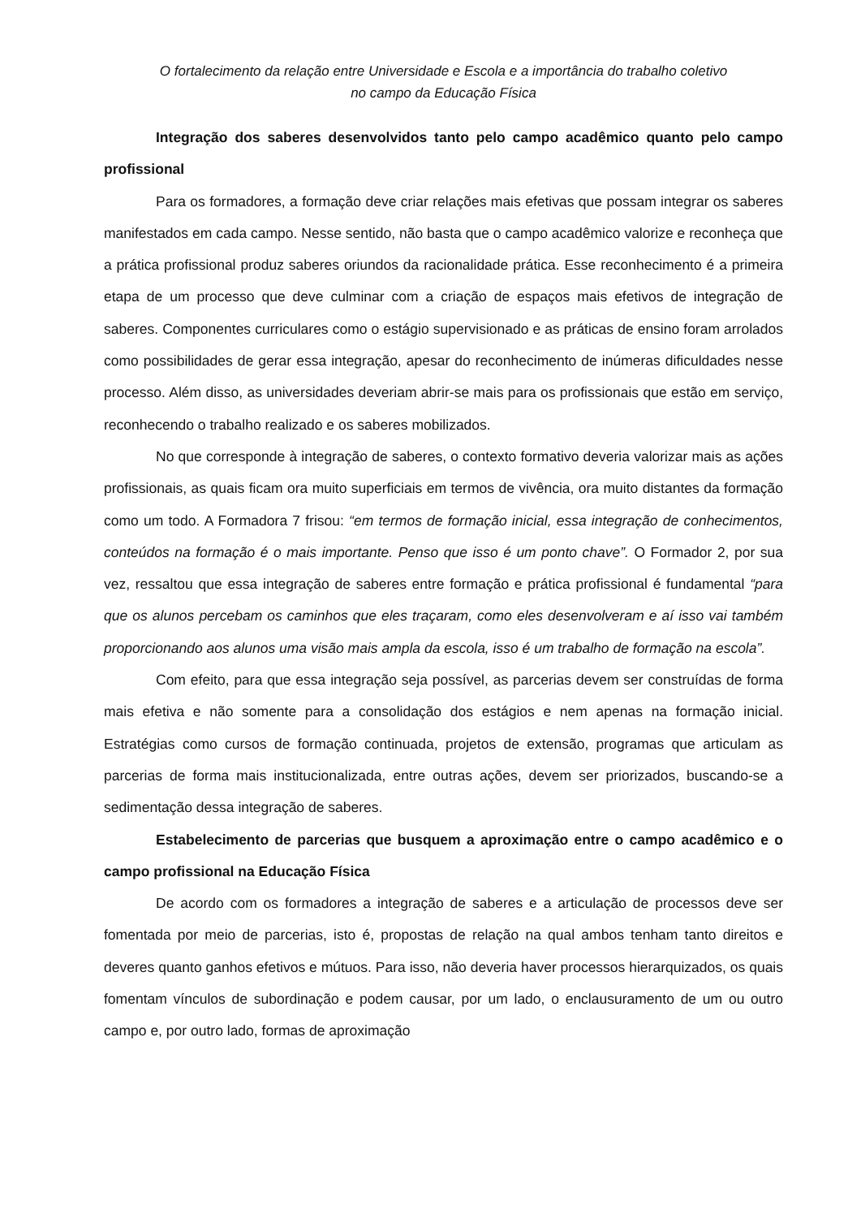O fortalecimento da relação entre Universidade e Escola e a importância do trabalho coletivo
no campo da Educação Física
Integração dos saberes desenvolvidos tanto pelo campo acadêmico quanto pelo campo profissional
Para os formadores, a formação deve criar relações mais efetivas que possam integrar os saberes manifestados em cada campo. Nesse sentido, não basta que o campo acadêmico valorize e reconheça que a prática profissional produz saberes oriundos da racionalidade prática. Esse reconhecimento é a primeira etapa de um processo que deve culminar com a criação de espaços mais efetivos de integração de saberes. Componentes curriculares como o estágio supervisionado e as práticas de ensino foram arrolados como possibilidades de gerar essa integração, apesar do reconhecimento de inúmeras dificuldades nesse processo. Além disso, as universidades deveriam abrir-se mais para os profissionais que estão em serviço, reconhecendo o trabalho realizado e os saberes mobilizados.
No que corresponde à integração de saberes, o contexto formativo deveria valorizar mais as ações profissionais, as quais ficam ora muito superficiais em termos de vivência, ora muito distantes da formação como um todo. A Formadora 7 frisou: “em termos de formação inicial, essa integração de conhecimentos, conteúdos na formação é o mais importante. Penso que isso é um ponto chave”. O Formador 2, por sua vez, ressaltou que essa integração de saberes entre formação e prática profissional é fundamental “para que os alunos percebam os caminhos que eles traçaram, como eles desenvolveram e aí isso vai também proporcionando aos alunos uma visão mais ampla da escola, isso é um trabalho de formação na escola”.
Com efeito, para que essa integração seja possível, as parcerias devem ser construídas de forma mais efetiva e não somente para a consolidação dos estágios e nem apenas na formação inicial. Estratégias como cursos de formação continuada, projetos de extensão, programas que articulam as parcerias de forma mais institucionalizada, entre outras ações, devem ser priorizados, buscando-se a sedimentação dessa integração de saberes.
Estabelecimento de parcerias que busquem a aproximação entre o campo acadêmico e o campo profissional na Educação Física
De acordo com os formadores a integração de saberes e a articulação de processos deve ser fomentada por meio de parcerias, isto é, propostas de relação na qual ambos tenham tanto direitos e deveres quanto ganhos efetivos e mútuos. Para isso, não deveria haver processos hierarquizados, os quais fomentam vínculos de subordinação e podem causar, por um lado, o enclausuramento de um ou outro campo e, por outro lado, formas de aproximação